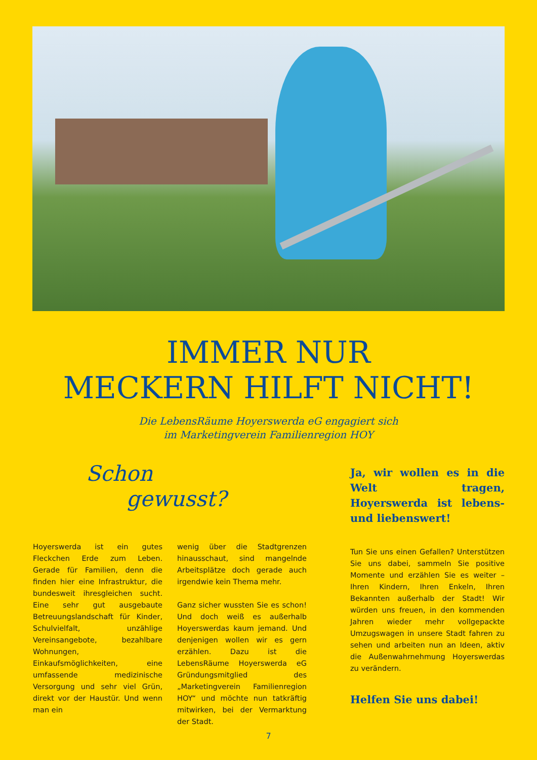IMMER NUR
MECKERN HILFT NICHT!
Die LebensRäume Hoyerswerda eG engagiert sich
im Marketingverein Familienregion HOY
Schon
gewusst?
Hoyerswerda ist ein gutes Fleckchen Erde zum Leben. Gerade für Familien, denn die finden hier eine Infrastruktur, die bundesweit ihresgleichen sucht. Eine sehr gut ausgebaute Betreuungslandschaft für Kinder, Schulvielfalt, unzählige Vereinsangebote, bezahlbare Wohnungen, Einkaufsmöglichkeiten, eine umfassende medizinische Versorgung und sehr viel Grün, direkt vor der Haustür. Und wenn man ein
wenig über die Stadtgrenzen hinausschaut, sind mangelnde Arbeitsplätze doch gerade auch irgendwie kein Thema mehr.
Ganz sicher wussten Sie es schon! Und doch weiß es außerhalb Hoyerswerdas kaum jemand. Und denjenigen wollen wir es gern erzählen. Dazu ist die LebensRäume Hoyerswerda eG Gründungsmitglied des „Marketingverein Familienregion HOY“ und möchte nun tatkräftig mitwirken, bei der Vermarktung der Stadt.
Ja, wir wollen es in die Welt tragen, Hoyerswerda ist lebens- und liebenswert!
Tun Sie uns einen Gefallen? Unterstützen Sie uns dabei, sammeln Sie positive Momente und erzählen Sie es weiter – Ihren Kindern, Ihren Enkeln, Ihren Bekannten außerhalb der Stadt! Wir würden uns freuen, in den kommenden Jahren wieder mehr vollgepackte Umzugswagen in unsere Stadt fahren zu sehen und arbeiten nun an Ideen, aktiv die Außenwahrnehmung Hoyerswerdas zu verändern.
Helfen Sie uns dabei!
7